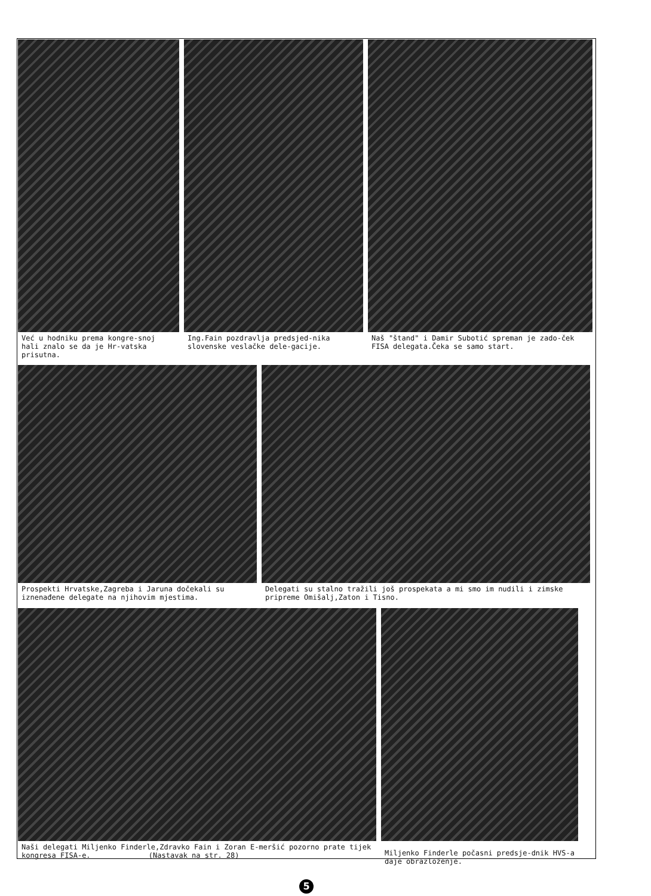Već u hodniku prema kongre-snoj hali znalo se da je Hr-vatska prisutna.
Ing.Fain pozdravlja predsjed-nika slovenske veslačke dele-gacije.
Naš "štand" i Damir Subotić spreman je zado-ček FISA delegata.Čeka se samo start.
Prospekti Hrvatske,Zagreba i Jaruna dočekali su iznenađene delegate na njihovim mjestima.
Delegati su stalno tražili još prospekata a mi smo im nudili i zimske pripreme Omišalj,Zaton i Tisno.
Naši delegati Miljenko Finderle,Zdravko Fain i Zoran E-meršić pozorno prate tijek kongresa FISA-e. (Nastavak na str. 28)
Miljenko Finderle počasni predsje-dnik HVS-a daje obrazloženje.
5